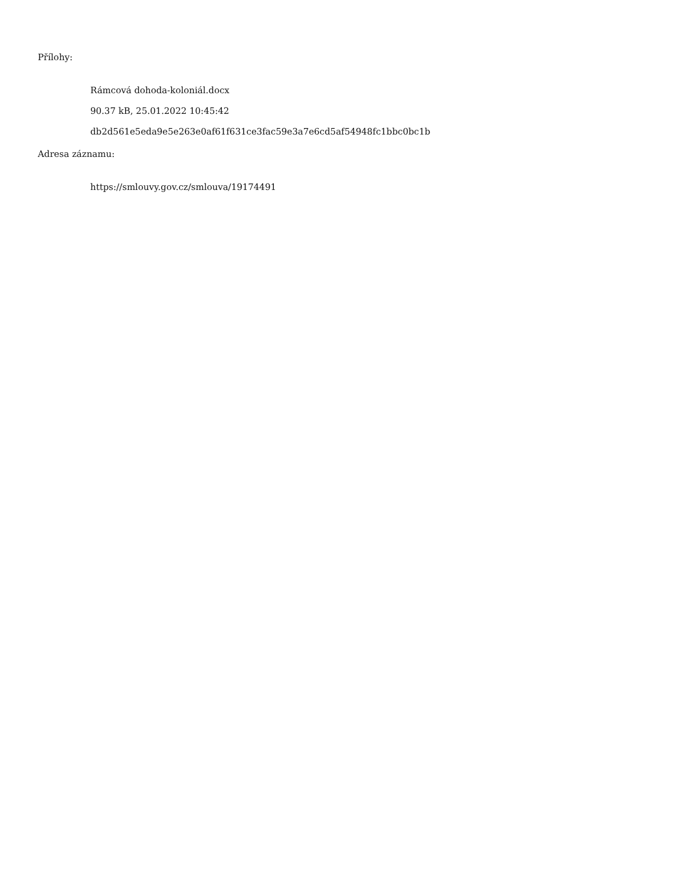Přílohy:
Rámcová dohoda-koloniál.docx
90.37 kB, 25.01.2022 10:45:42
db2d561e5eda9e5e263e0af61f631ce3fac59e3a7e6cd5af54948fc1bbc0bc1b
Adresa záznamu:
https://smlouvy.gov.cz/smlouva/19174491